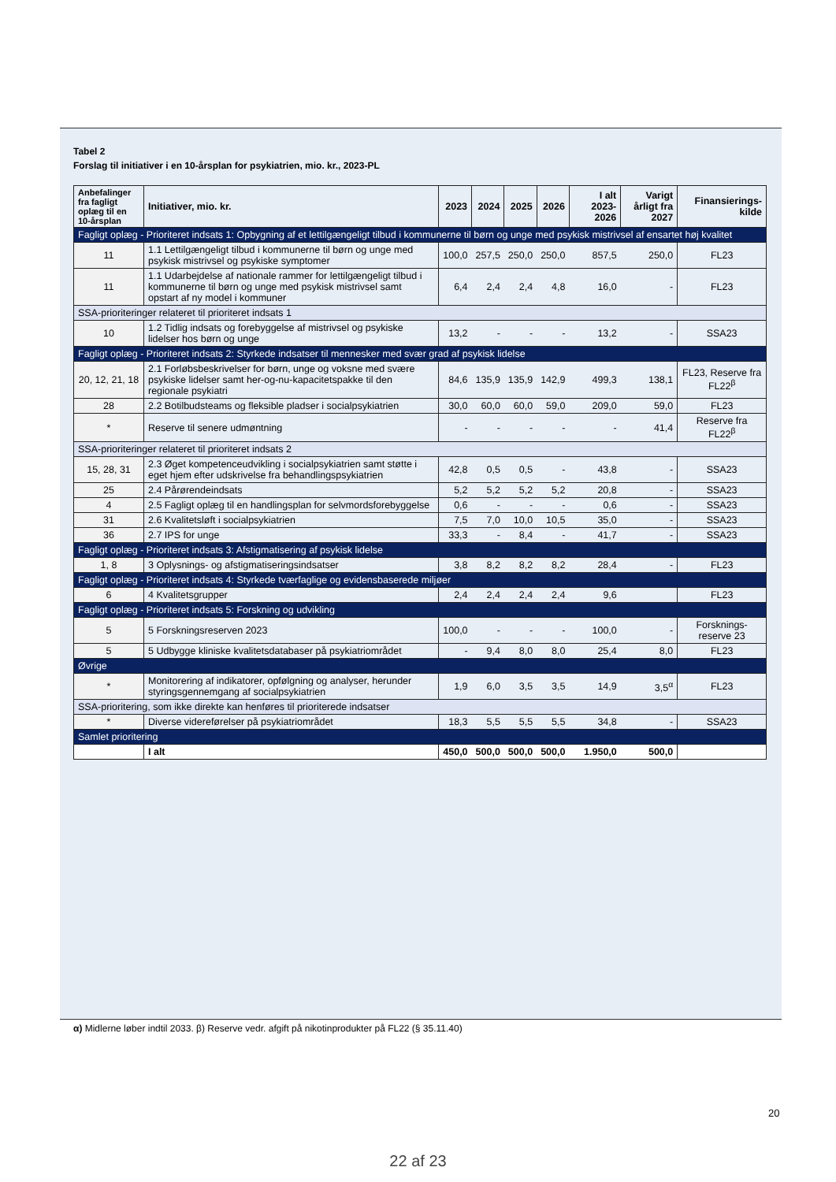Tabel 2
Forslag til initiativer i en 10-årsplan for psykiatrien, mio. kr., 2023-PL
| Anbefalinger fra fagligt oplæg til en 10-årsplan | Initiativer, mio. kr. | 2023 | 2024 | 2025 | 2026 | I alt 2023-2026 | Varigt årligt fra 2027 | Finansierings-kilde |
| --- | --- | --- | --- | --- | --- | --- | --- | --- |
| Fagligt oplæg - Prioriteret indsats 1: Opbygning af et lettilgængeligt tilbud i kommunerne til børn og unge med psykisk mistrivsel af ensartet høj kvalitet | | | | | | | | |
| 11 | 1.1 Lettilgængeligt tilbud i kommunerne til børn og unge med psykisk mistrivsel og psykiske symptomer | 100,0 | 257,5 | 250,0 | 250,0 | 857,5 | 250,0 | FL23 |
| 11 | 1.1 Udarbejdelse af nationale rammer for lettilgængeligt tilbud i kommunerne til børn og unge med psykisk mistrivsel samt opstart af ny model i kommuner | 6,4 | 2,4 | 2,4 | 4,8 | 16,0 | - | FL23 |
| SSA-prioriteringer relateret til prioriteret indsats 1 | | | | | | | | |
| 10 | 1.2 Tidlig indsats og forebyggelse af mistrivsel og psykiske lidelser hos børn og unge | 13,2 | - | - | - | 13,2 | - | SSA23 |
| Fagligt oplæg - Prioriteret indsats 2: Styrkede indsatser til mennesker med svær grad af psykisk lidelse | | | | | | | | |
| 20, 12, 21, 18 | 2.1 Forløbsbeskrivelser for børn, unge og voksne med svære psykiske lidelser samt her-og-nu-kapacitetspakke til den regionale psykiatri | 84,6 | 135,9 | 135,9 | 142,9 | 499,3 | 138,1 | FL23, Reserve fra FL22<sup>β</sup> |
| 28 | 2.2 Botilbudsteams og fleksible pladser i socialpsykiatrien | 30,0 | 60,0 | 60,0 | 59,0 | 209,0 | 59,0 | FL23 |
| * | Reserve til senere udmøntning | - | - | - | - | - | 41,4 | Reserve fra FL22<sup>β</sup> |
| SSA-prioriteringer relateret til prioriteret indsats 2 | | | | | | | | |
| 15, 28, 31 | 2.3 Øget kompetenceudvikling i socialpsykiatrien samt støtte i eget hjem efter udskrivelse fra behandlingspsykiatrien | 42,8 | 0,5 | 0,5 | - | 43,8 | - | SSA23 |
| 25 | 2.4 Pårørendeindsats | 5,2 | 5,2 | 5,2 | 5,2 | 20,8 | - | SSA23 |
| 4 | 2.5 Fagligt oplæg til en handlingsplan for selvmordsforebyggelse | 0,6 | - | - | - | 0,6 | - | SSA23 |
| 31 | 2.6 Kvalitetsløft i socialpsykiatrien | 7,5 | 7,0 | 10,0 | 10,5 | 35,0 | - | SSA23 |
| 36 | 2.7 IPS for unge | 33,3 | - | 8,4 | - | 41,7 | - | SSA23 |
| Fagligt oplæg - Prioriteret indsats 3: Afstigmatisering af psykisk lidelse | | | | | | | | |
| 1, 8 | 3 Oplysnings- og afstigmatiseringsindsatser | 3,8 | 8,2 | 8,2 | 8,2 | 28,4 | - | FL23 |
| Fagligt oplæg - Prioriteret indsats 4: Styrkede tværfaglige og evidensbaserede miljøer | | | | | | | | |
| 6 | 4 Kvalitetsgrupper | 2,4 | 2,4 | 2,4 | 2,4 | 9,6 | | FL23 |
| Fagligt oplæg - Prioriteret indsats 5: Forskning og udvikling | | | | | | | | |
| 5 | 5 Forskningsreserven 2023 | 100,0 | - | - | - | 100,0 | - | Forsknings-reserve 23 |
| 5 | 5 Udbygge kliniske kvalitetsdatabaser på psykiatriområdet | - | 9,4 | 8,0 | 8,0 | 25,4 | 8,0 | FL23 |
| Øvrige | | | | | | | | |
| * | Monitorering af indikatorer, opfølgning og analyser, herunder styringsgennemgang af socialpsykiatrien | 1,9 | 6,0 | 3,5 | 3,5 | 14,9 | 3,5<sup>α</sup> | FL23 |
| SSA-prioritering, som ikke direkte kan henføres til prioriterede indsatser | | | | | | | | |
| * | Diverse videreførelser på psykiatriområdet | 18,3 | 5,5 | 5,5 | 5,5 | 34,8 | - | SSA23 |
| Samlet prioritering | | | | | | | | |
| | I alt | 450,0 | 500,0 | 500,0 | 500,0 | 1.950,0 | 500,0 | |
α) Midlerne løber indtil 2033. β) Reserve vedr. afgift på nikotinprodukter på FL22 (§ 35.11.40)
20
22 af 23